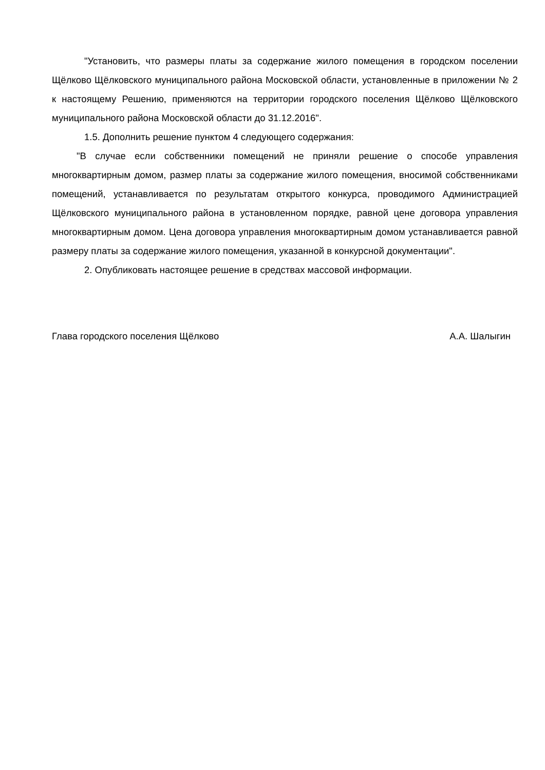"Установить, что размеры платы за содержание жилого помещения в городском поселении Щёлково Щёлковского муниципального района Московской области, установленные в приложении № 2 к настоящему Решению, применяются на территории городского поселения Щёлково Щёлковского муниципального района Московской области до 31.12.2016".
1.5. Дополнить решение пунктом 4 следующего содержания:
"В случае если собственники помещений не приняли решение о способе управления многоквартирным домом, размер платы за содержание жилого помещения, вносимой собственниками помещений, устанавливается по результатам открытого конкурса, проводимого Администрацией Щёлковского муниципального района в установленном порядке, равной цене договора управления многоквартирным домом. Цена договора управления многоквартирным домом устанавливается равной размеру платы за содержание жилого помещения, указанной в конкурсной документации".
2. Опубликовать настоящее решение в средствах массовой информации.
Глава городского поселения Щёлково А.А. Шалыгин